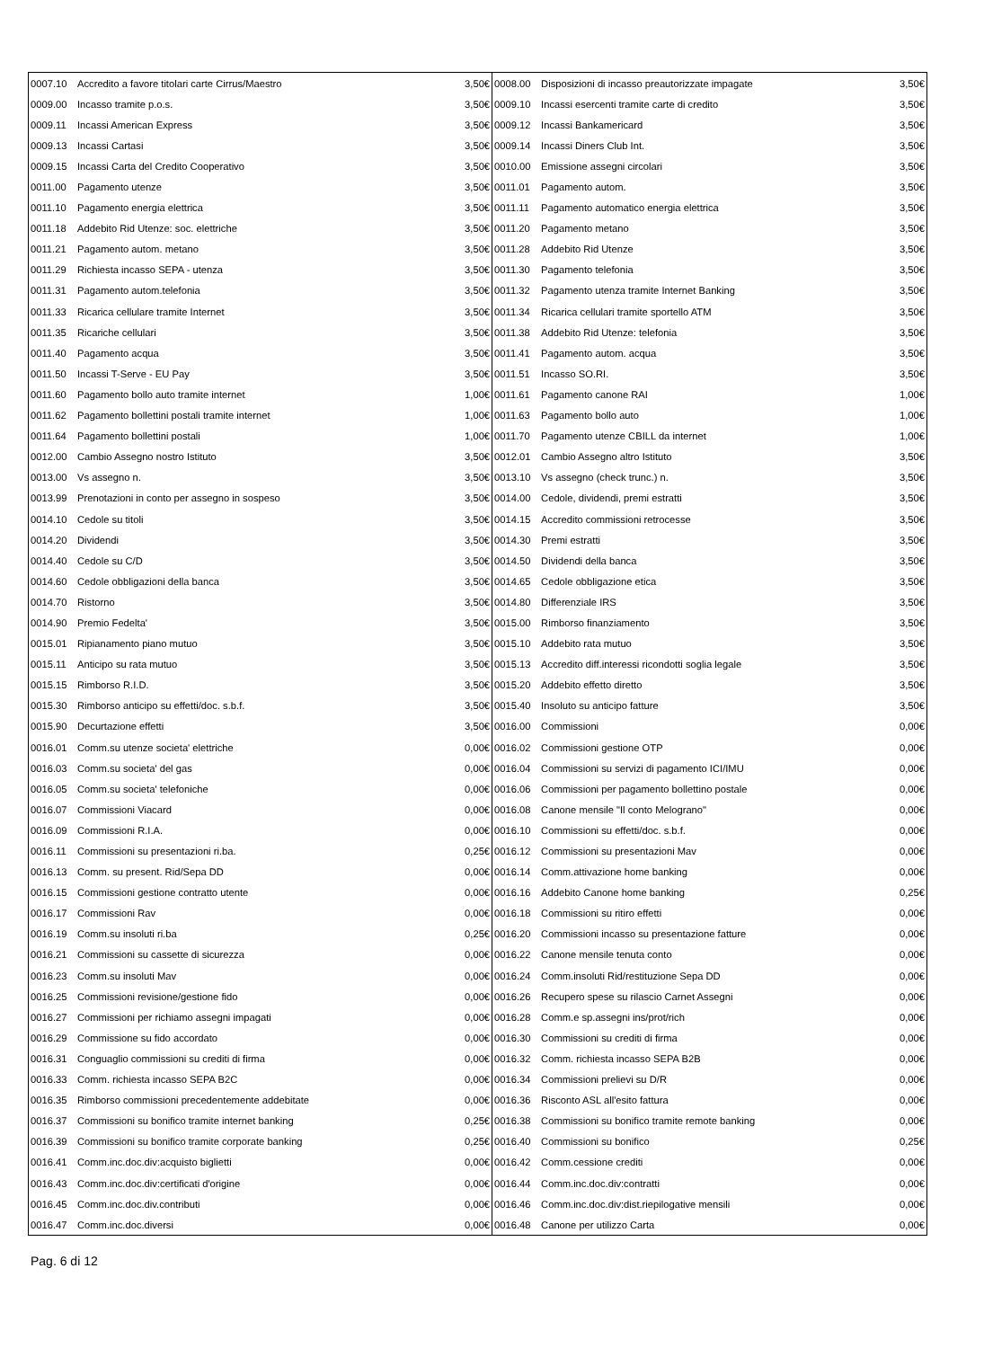| 0007.10 | Accredito a favore titolari carte Cirrus/Maestro | 3,50€ | 0008.00 | Disposizioni di incasso preautorizzate impagate | 3,50€ |
| 0009.00 | Incasso tramite p.o.s. | 3,50€ | 0009.10 | Incassi esercenti tramite carte di credito | 3,50€ |
| 0009.11 | Incassi American Express | 3,50€ | 0009.12 | Incassi Bankamericard | 3,50€ |
| 0009.13 | Incassi Cartasi | 3,50€ | 0009.14 | Incassi Diners Club Int. | 3,50€ |
| 0009.15 | Incassi Carta del Credito Cooperativo | 3,50€ | 0010.00 | Emissione assegni circolari | 3,50€ |
| 0011.00 | Pagamento utenze | 3,50€ | 0011.01 | Pagamento autom. | 3,50€ |
| 0011.10 | Pagamento energia elettrica | 3,50€ | 0011.11 | Pagamento automatico energia elettrica | 3,50€ |
| 0011.18 | Addebito Rid Utenze: soc. elettriche | 3,50€ | 0011.20 | Pagamento metano | 3,50€ |
| 0011.21 | Pagamento autom. metano | 3,50€ | 0011.28 | Addebito Rid Utenze | 3,50€ |
| 0011.29 | Richiesta incasso SEPA - utenza | 3,50€ | 0011.30 | Pagamento telefonia | 3,50€ |
| 0011.31 | Pagamento autom.telefonia | 3,50€ | 0011.32 | Pagamento utenza tramite Internet Banking | 3,50€ |
| 0011.33 | Ricarica cellulare tramite Internet | 3,50€ | 0011.34 | Ricarica cellulari tramite sportello ATM | 3,50€ |
| 0011.35 | Ricariche cellulari | 3,50€ | 0011.38 | Addebito Rid Utenze: telefonia | 3,50€ |
| 0011.40 | Pagamento acqua | 3,50€ | 0011.41 | Pagamento autom. acqua | 3,50€ |
| 0011.50 | Incassi T-Serve - EU Pay | 3,50€ | 0011.51 | Incasso SO.RI. | 3,50€ |
| 0011.60 | Pagamento bollo auto tramite internet | 1,00€ | 0011.61 | Pagamento canone RAI | 1,00€ |
| 0011.62 | Pagamento bollettini postali tramite internet | 1,00€ | 0011.63 | Pagamento bollo auto | 1,00€ |
| 0011.64 | Pagamento bollettini postali | 1,00€ | 0011.70 | Pagamento utenze CBILL da internet | 1,00€ |
| 0012.00 | Cambio Assegno nostro Istituto | 3,50€ | 0012.01 | Cambio Assegno altro Istituto | 3,50€ |
| 0013.00 | Vs assegno n. | 3,50€ | 0013.10 | Vs assegno (check trunc.) n. | 3,50€ |
| 0013.99 | Prenotazioni in conto per assegno in sospeso | 3,50€ | 0014.00 | Cedole, dividendi, premi estratti | 3,50€ |
| 0014.10 | Cedole su titoli | 3,50€ | 0014.15 | Accredito commissioni retrocesse | 3,50€ |
| 0014.20 | Dividendi | 3,50€ | 0014.30 | Premi estratti | 3,50€ |
| 0014.40 | Cedole su C/D | 3,50€ | 0014.50 | Dividendi della banca | 3,50€ |
| 0014.60 | Cedole obbligazioni della banca | 3,50€ | 0014.65 | Cedole obbligazione etica | 3,50€ |
| 0014.70 | Ristorno | 3,50€ | 0014.80 | Differenziale IRS | 3,50€ |
| 0014.90 | Premio Fedelta' | 3,50€ | 0015.00 | Rimborso finanziamento | 3,50€ |
| 0015.01 | Ripianamento piano mutuo | 3,50€ | 0015.10 | Addebito rata mutuo | 3,50€ |
| 0015.11 | Anticipo su rata mutuo | 3,50€ | 0015.13 | Accredito diff.interessi ricondotti soglia legale | 3,50€ |
| 0015.15 | Rimborso R.I.D. | 3,50€ | 0015.20 | Addebito effetto diretto | 3,50€ |
| 0015.30 | Rimborso anticipo su effetti/doc. s.b.f. | 3,50€ | 0015.40 | Insoluto su anticipo fatture | 3,50€ |
| 0015.90 | Decurtazione effetti | 3,50€ | 0016.00 | Commissioni | 0,00€ |
| 0016.01 | Comm.su utenze societa' elettriche | 0,00€ | 0016.02 | Commissioni gestione OTP | 0,00€ |
| 0016.03 | Comm.su societa' del gas | 0,00€ | 0016.04 | Commissioni su servizi di pagamento ICI/IMU | 0,00€ |
| 0016.05 | Comm.su societa' telefoniche | 0,00€ | 0016.06 | Commissioni per pagamento bollettino postale | 0,00€ |
| 0016.07 | Commissioni Viacard | 0,00€ | 0016.08 | Canone mensile "Il conto Melograno" | 0,00€ |
| 0016.09 | Commissioni R.I.A. | 0,00€ | 0016.10 | Commissioni su effetti/doc. s.b.f. | 0,00€ |
| 0016.11 | Commissioni su presentazioni ri.ba. | 0,25€ | 0016.12 | Commissioni su presentazioni Mav | 0,00€ |
| 0016.13 | Comm. su present. Rid/Sepa DD | 0,00€ | 0016.14 | Comm.attivazione home banking | 0,00€ |
| 0016.15 | Commissioni gestione contratto utente | 0,00€ | 0016.16 | Addebito Canone home banking | 0,25€ |
| 0016.17 | Commissioni Rav | 0,00€ | 0016.18 | Commissioni su ritiro effetti | 0,00€ |
| 0016.19 | Comm.su insoluti ri.ba | 0,25€ | 0016.20 | Commissioni incasso su presentazione fatture | 0,00€ |
| 0016.21 | Commissioni su cassette di sicurezza | 0,00€ | 0016.22 | Canone mensile tenuta conto | 0,00€ |
| 0016.23 | Comm.su insoluti Mav | 0,00€ | 0016.24 | Comm.insoluti Rid/restituzione Sepa DD | 0,00€ |
| 0016.25 | Commissioni revisione/gestione fido | 0,00€ | 0016.26 | Recupero spese su rilascio Carnet Assegni | 0,00€ |
| 0016.27 | Commissioni per richiamo assegni impagati | 0,00€ | 0016.28 | Comm.e sp.assegni ins/prot/rich | 0,00€ |
| 0016.29 | Commissione su fido accordato | 0,00€ | 0016.30 | Commissioni su crediti di firma | 0,00€ |
| 0016.31 | Conguaglio commissioni su crediti di firma | 0,00€ | 0016.32 | Comm. richiesta incasso SEPA B2B | 0,00€ |
| 0016.33 | Comm. richiesta incasso SEPA B2C | 0,00€ | 0016.34 | Commissioni prelievi su D/R | 0,00€ |
| 0016.35 | Rimborso commissioni precedentemente addebitate | 0,00€ | 0016.36 | Risconto ASL all'esito fattura | 0,00€ |
| 0016.37 | Commissioni su bonifico tramite internet banking | 0,25€ | 0016.38 | Commissioni su bonifico tramite remote banking | 0,00€ |
| 0016.39 | Commissioni su bonifico tramite corporate banking | 0,25€ | 0016.40 | Commissioni su bonifico | 0,25€ |
| 0016.41 | Comm.inc.doc.div:acquisto biglietti | 0,00€ | 0016.42 | Comm.cessione crediti | 0,00€ |
| 0016.43 | Comm.inc.doc.div:certificati d'origine | 0,00€ | 0016.44 | Comm.inc.doc.div:contratti | 0,00€ |
| 0016.45 | Comm.inc.doc.div.contributi | 0,00€ | 0016.46 | Comm.inc.doc.div:dist.riepilogative mensili | 0,00€ |
| 0016.47 | Comm.inc.doc.diversi | 0,00€ | 0016.48 | Canone per utilizzo Carta | 0,00€ |
Pag. 6 di 12